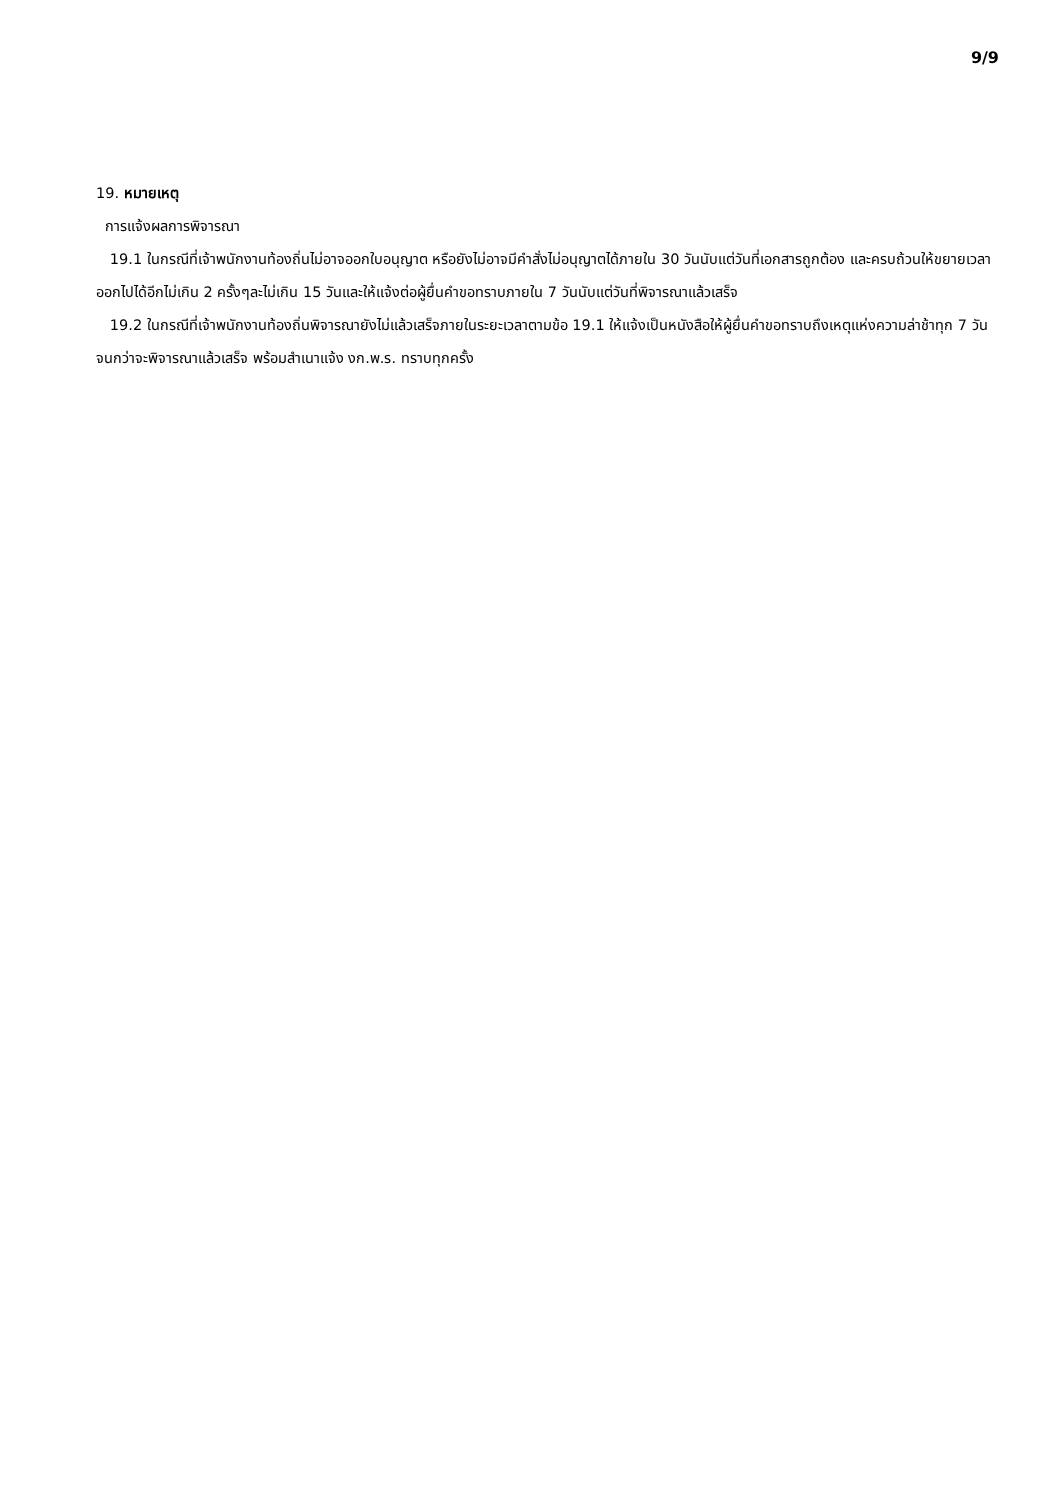9/9
19. หมายเหตุ
การแจ้งผลการพิจารณา
19.1 ในกรณีที่เจ้าพนักงานท้องถิ่นไม่อาจออกใบอนุญาต หรือยังไม่อาจมีคำสั่งไม่อนุญาตได้ภายใน 30 วันนับแต่วันที่เอกสารถูกต้อง และครบถ้วนให้ขยายเวลาออกไปได้อีกไม่เกิน 2 ครั้งๆละไม่เกิน 15 วันและให้แจ้งต่อผู้ยื่นคำขอทราบภายใน 7 วันนับแต่วันที่พิจารณาแล้วเสร็จ
19.2 ในกรณีที่เจ้าพนักงานท้องถิ่นพิจารณายังไม่แล้วเสร็จภายในระยะเวลาตามข้อ 19.1 ให้แจ้งเป็นหนังสือให้ผู้ยื่นคำขอทราบถึงเหตุแห่งความล่าช้าทุก 7 วันจนกว่าจะพิจารณาแล้วเสร็จ พร้อมสำเนาแจ้ง งก.พ.ร. ทราบทุกครั้ง